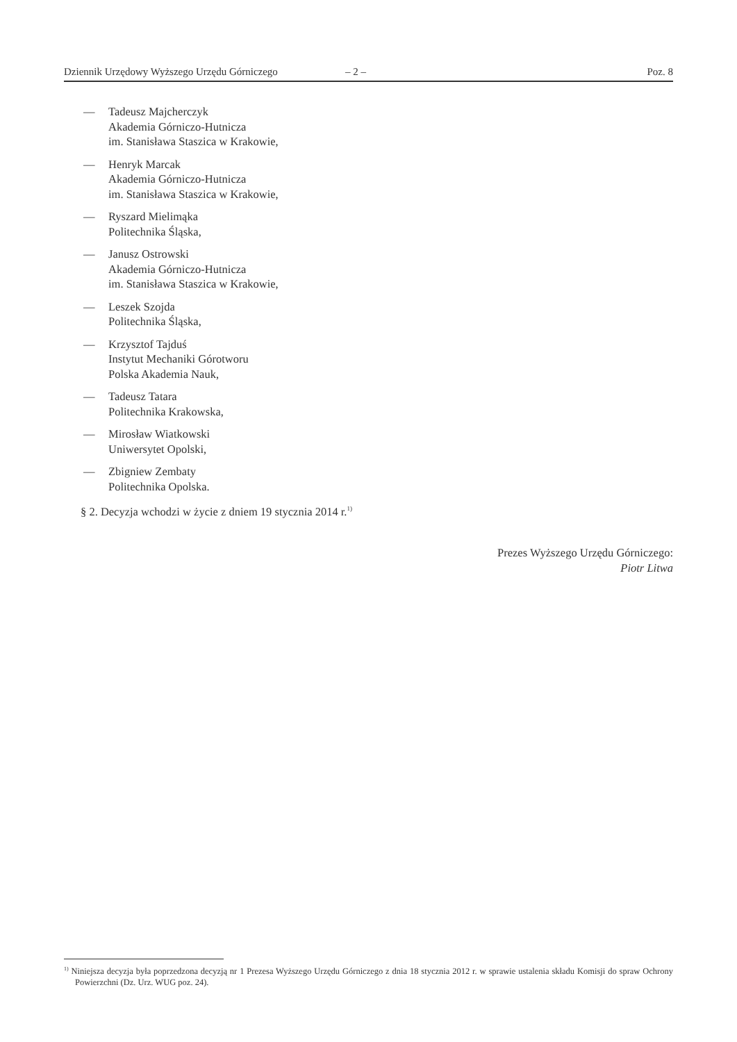Dziennik Urzędowy Wyższego Urzędu Górniczego – 2 – Poz. 8
— Tadeusz Majcherczyk
Akademia Górniczo-Hutnicza
im. Stanisława Staszica w Krakowie,
— Henryk Marcak
Akademia Górniczo-Hutnicza
im. Stanisława Staszica w Krakowie,
— Ryszard Mielimąka
Politechnika Śląska,
— Janusz Ostrowski
Akademia Górniczo-Hutnicza
im. Stanisława Staszica w Krakowie,
— Leszek Szojda
Politechnika Śląska,
— Krzysztof Tajduś
Instytut Mechaniki Górotworu
Polska Akademia Nauk,
— Tadeusz Tatara
Politechnika Krakowska,
— Mirosław Wiatkowski
Uniwersytet Opolski,
— Zbigniew Zembaty
Politechnika Opolska.
§ 2. Decyzja wchodzi w życie z dniem 19 stycznia 2014 r.<sup>1)</sup>
Prezes Wyższego Urzędu Górniczego:
Piotr Litwa
<sup>1)</sup> Niniejsza decyzja była poprzedzona decyzją nr 1 Prezesa Wyższego Urzędu Górniczego z dnia 18 stycznia 2012 r. w sprawie ustalenia składu Komisji do spraw Ochrony Powierzchni (Dz. Urz. WUG poz. 24).